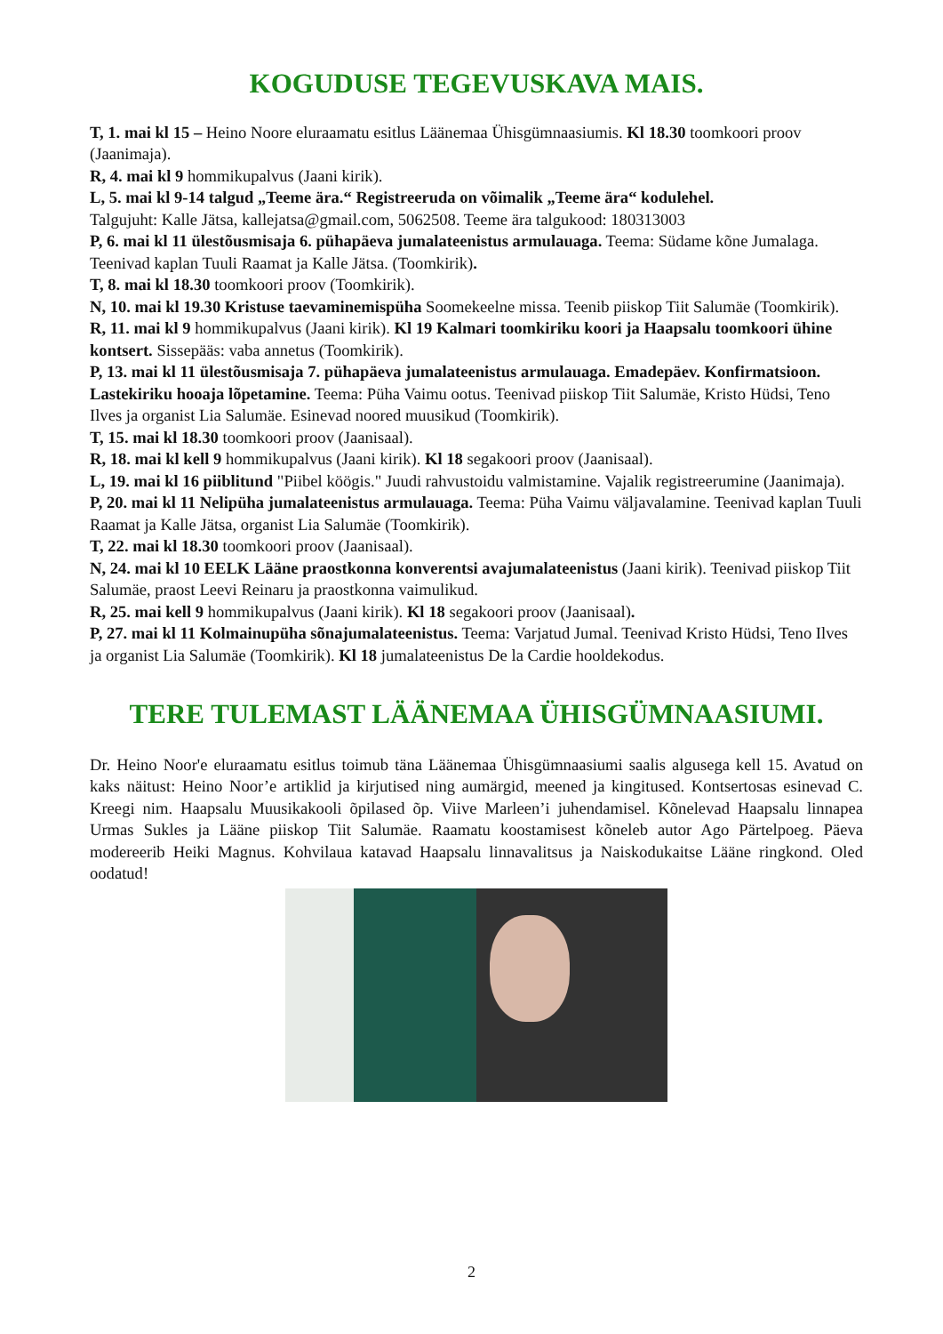KOGUDUSE TEGEVUSKAVA MAIS.
T, 1. mai kl 15 – Heino Noore eluraamatu esitlus Läänemaa Ühisgümnaasiumis. Kl 18.30 toomkoori proov (Jaanimaja).
R, 4. mai kl 9 hommikupalvus (Jaani kirik).
L, 5. mai kl 9-14 talgud „Teeme ära.“ Registreeruda on võimalik „Teeme ära“ kodulehel.
Talgujuht: Kalle Jätsa, kallejatsa@gmail.com, 5062508. Teeme ära talgukood: 180313003
P, 6. mai kl 11 ülestõusmisaja 6. pühapäeva jumalateenistus armulauaga. Teema: Südame kõne Jumalaga. Teenivad kaplan Tuuli Raamat ja Kalle Jätsa. (Toomkirik).
T, 8. mai kl 18.30 toomkoori proov (Toomkirik).
N, 10. mai kl 19.30 Kristuse taevaminemispüha Soomekeelne missa. Teenib piiskop Tiit Salumäe (Toomkirik).
R, 11. mai kl 9 hommikupalvus (Jaani kirik). Kl 19 Kalmari toomkiriku koori ja Haapsalu toomkoori ühine kontsert. Sissepääs: vaba annetus (Toomkirik).
P, 13. mai kl 11 ülestõusmisaja 7. pühapäeva jumalateenistus armulauaga. Emadepäev. Konfirmatsioon. Lastekiriku hooaja lõpetamine. Teema: Püha Vaimu ootus. Teenivad piiskop Tiit Salumäe, Kristo Hüdsi, Teno Ilves ja organist Lia Salumäe. Esinevad noored muusikud (Toomkirik).
T, 15. mai kl 18.30 toomkoori proov (Jaanisaal).
R, 18. mai kl kell 9 hommikupalvus (Jaani kirik). Kl 18 segakoori proov (Jaanisaal).
L, 19. mai kl 16 piiblitund "Piibel köögis." Juudi rahvustoidu valmistamine. Vajalik registreerumine (Jaanimaja).
P, 20. mai kl 11 Nelipüha jumalateenistus armulauaga. Teema: Püha Vaimu väljavalamine. Teenivad kaplan Tuuli Raamat ja Kalle Jätsa, organist Lia Salumäe (Toomkirik).
T, 22. mai kl 18.30 toomkoori proov (Jaanisaal).
N, 24. mai kl 10 EELK Lääne praostkonna konverentsi avajumalateenistus (Jaani kirik). Teenivad piiskop Tiit Salumäe, praost Leevi Reinaru ja praostkonna vaimulikud.
R, 25. mai kell 9 hommikupalvus (Jaani kirik). Kl 18 segakoori proov (Jaanisaal).
P, 27. mai kl 11 Kolmainupüha sõnajumalateenistus. Teema: Varjatud Jumal. Teenivad Kristo Hüdsi, Teno Ilves ja organist Lia Salumäe (Toomkirik). Kl 18 jumalateenistus De la Cardie hooldekodus.
TERE TULEMAST LÄÄNEMAA ÜHISGÜMNAASIUMI.
Dr. Heino Noor'e eluraamatu esitlus toimub täna Läänemaa Ühisgümnaasiumi saalis algusega kell 15. Avatud on kaks näitust: Heino Noor’e artiklid ja kirjutised ning aumärgid, meened ja kingitused. Kontsertosas esinevad C. Kreegi nim. Haapsalu Muusikakooli õpilased õp. Viive Marleen’i juhendamisel. Kõnelevad Haapsalu linnapea Urmas Sukles ja Lääne piiskop Tiit Salumäe. Raamatu koostamisest kõneleb autor Ago Pärtelpoeg. Päeva modereerib Heiki Magnus. Kohvilaua katavad Haapsalu linnavalitsus ja Naiskodukaitse Lääne ringkond. Oled oodatud!
2